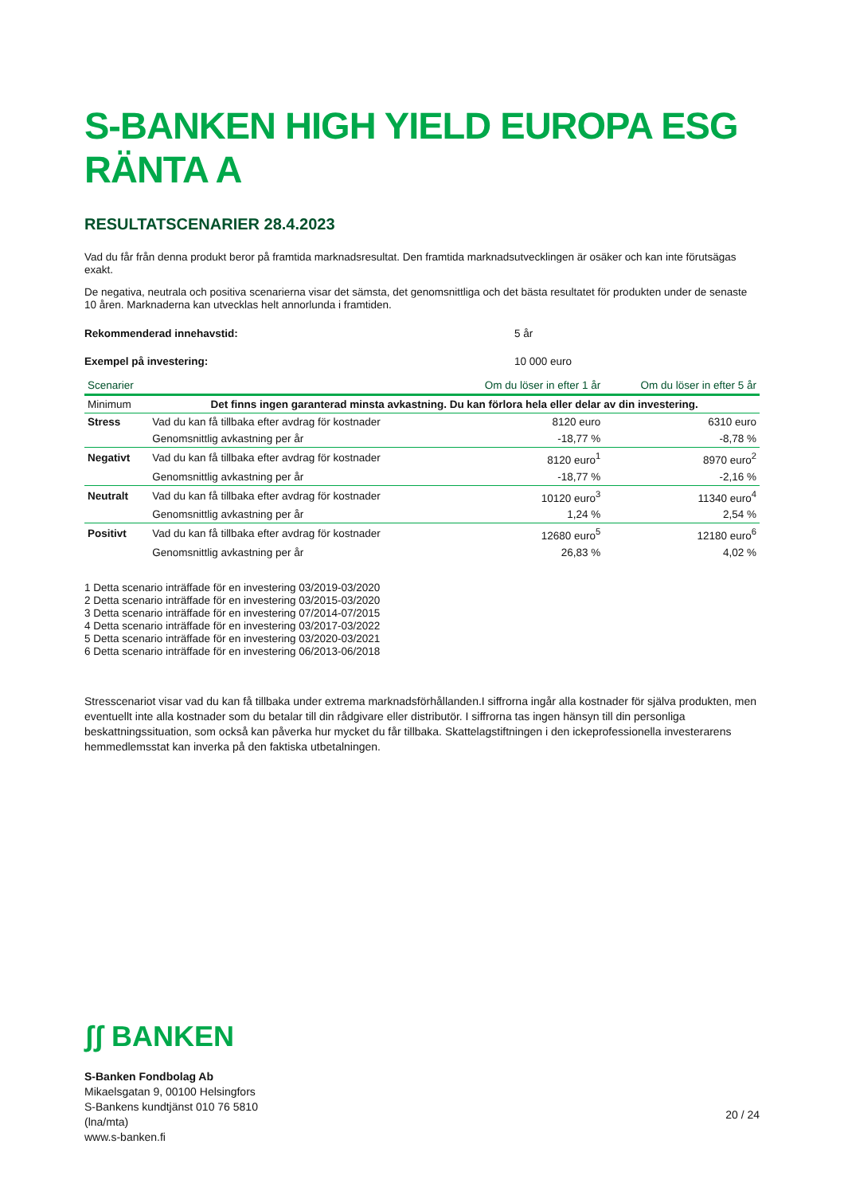S-BANKEN HIGH YIELD EUROPA ESG RÄNTA A
RESULTATSCENARIER 28.4.2023
Vad du får från denna produkt beror på framtida marknadsresultat. Den framtida marknadsutvecklingen är osäker och kan inte förutsägas exakt.
De negativa, neutrala och positiva scenarierna visar det sämsta, det genomsnittliga och det bästa resultatet för produkten under de senaste 10 åren. Marknaderna kan utvecklas helt annorlunda i framtiden.
Rekommenderad innehavstid: 5 år
Exempel på investering: 10 000 euro
| Scenarier | | Om du löser in efter 1 år | Om du löser in efter 5 år |
| --- | --- | --- | --- |
| Minimum | Det finns ingen garanterad minsta avkastning. Du kan förlora hela eller delar av din investering. | | |
| Stress | Vad du kan få tillbaka efter avdrag för kostnader | 8120 euro | 6310 euro |
| | Genomsnittlig avkastning per år | -18,77 % | -8,78 % |
| Negativt | Vad du kan få tillbaka efter avdrag för kostnader | 8120 euro<sup>1</sup> | 8970 euro<sup>2</sup> |
| | Genomsnittlig avkastning per år | -18,77 % | -2,16 % |
| Neutralt | Vad du kan få tillbaka efter avdrag för kostnader | 10120 euro<sup>3</sup> | 11340 euro<sup>4</sup> |
| | Genomsnittlig avkastning per år | 1,24 % | 2,54 % |
| Positivt | Vad du kan få tillbaka efter avdrag för kostnader | 12680 euro<sup>5</sup> | 12180 euro<sup>6</sup> |
| | Genomsnittlig avkastning per år | 26,83 % | 4,02 % |
1 Detta scenario inträffade för en investering 03/2019-03/2020
2 Detta scenario inträffade för en investering 03/2015-03/2020
3 Detta scenario inträffade för en investering 07/2014-07/2015
4 Detta scenario inträffade för en investering 03/2017-03/2022
5 Detta scenario inträffade för en investering 03/2020-03/2021
6 Detta scenario inträffade för en investering 06/2013-06/2018
Stresscenariot visar vad du kan få tillbaka under extrema marknadsförhållanden.I siffrorna ingår alla kostnader för själva produkten, men eventuellt inte alla kostnader som du betalar till din rådgivare eller distributör. I siffrorna tas ingen hänsyn till din personliga beskattningssituation, som också kan påverka hur mycket du får tillbaka. Skattelagstiftningen i den ickeprofessionella investerarens hemmedlemsstat kan inverka på den faktiska utbetalningen.
ʃʃ BANKEN
S-Banken Fondbolag Ab
Mikaelsgatan 9, 00100 Helsingfors
S-Bankens kundtjänst 010 76 5810
(lna/mta)
www.s-banken.fi
20 / 24